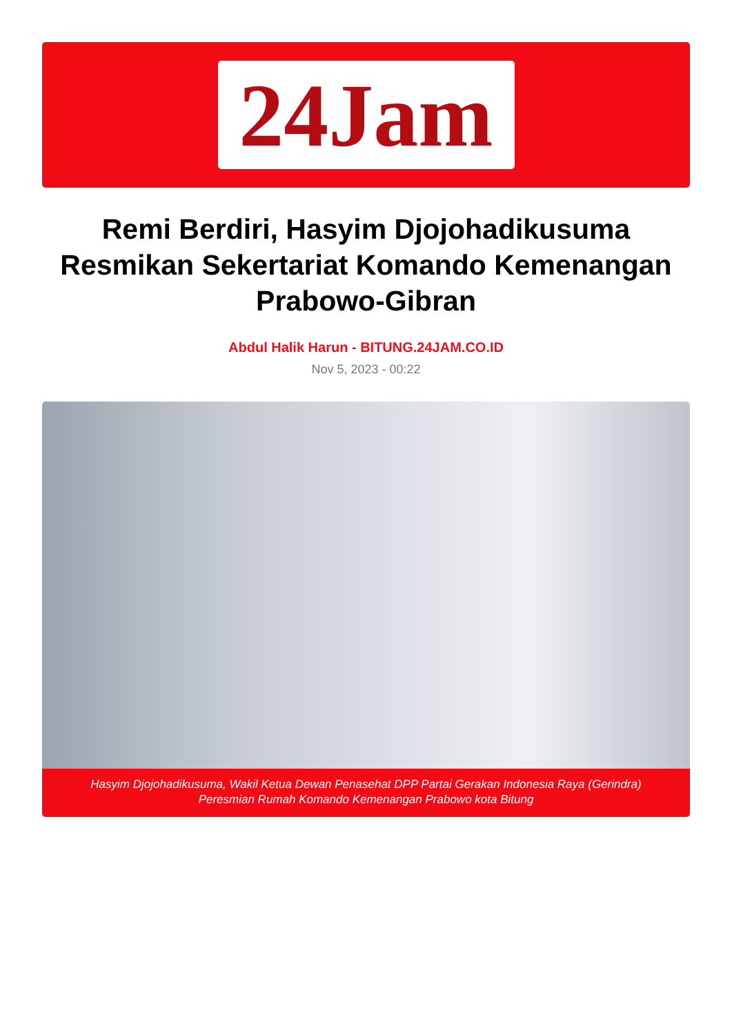24Jam
Remi Berdiri, Hasyim Djojohadikusuma Resmikan Sekertariat Komando Kemenangan Prabowo-Gibran
Abdul Halik Harun - BITUNG.24JAM.CO.ID
Nov 5, 2023 - 00:22
Hasyim Djojohadikusuma, Wakil Ketua Dewan Penasehat DPP Partai Gerakan Indonesia Raya (Gerindra)
Peresmian Rumah Komando Kemenangan Prabowo kota Bitung